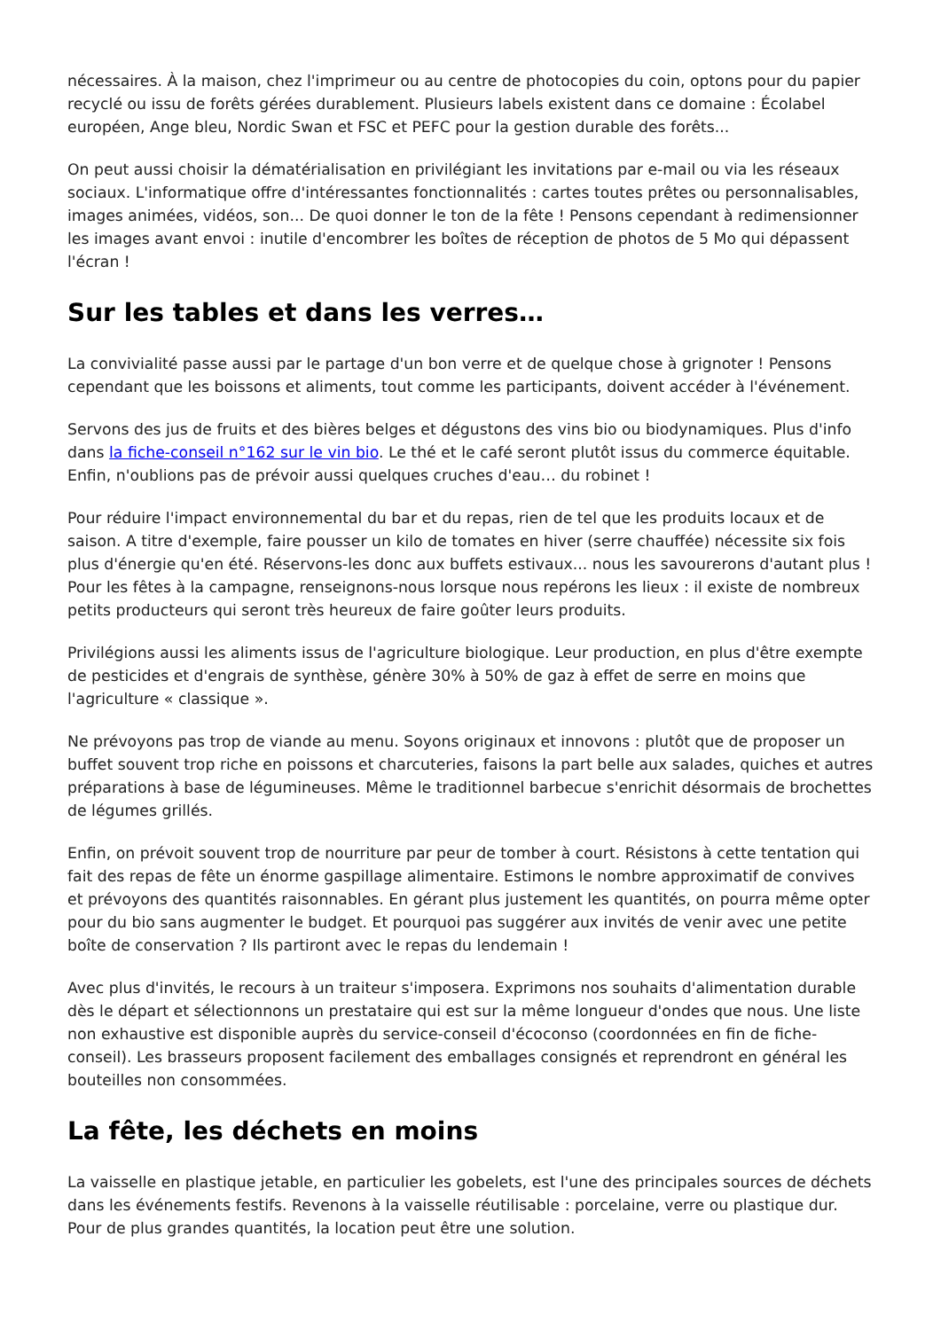nécessaires. À la maison, chez l'imprimeur ou au centre de photocopies du coin, optons pour du papier recyclé ou issu de forêts gérées durablement. Plusieurs labels existent dans ce domaine : Écolabel européen, Ange bleu, Nordic Swan et FSC et PEFC pour la gestion durable des forêts...
On peut aussi choisir la dématérialisation en privilégiant les invitations par e-mail ou via les réseaux sociaux. L'informatique offre d'intéressantes fonctionnalités : cartes toutes prêtes ou personnalisables, images animées, vidéos, son... De quoi donner le ton de la fête ! Pensons cependant à redimensionner les images avant envoi : inutile d'encombrer les boîtes de réception de photos de 5 Mo qui dépassent l'écran !
Sur les tables et dans les verres…
La convivialité passe aussi par le partage d'un bon verre et de quelque chose à grignoter ! Pensons cependant que les boissons et aliments, tout comme les participants, doivent accéder à l'événement.
Servons des jus de fruits et des bières belges et dégustons des vins bio ou biodynamiques. Plus d'info dans la fiche-conseil n°162 sur le vin bio. Le thé et le café seront plutôt issus du commerce équitable. Enfin, n'oublions pas de prévoir aussi quelques cruches d'eau… du robinet !
Pour réduire l'impact environnemental du bar et du repas, rien de tel que les produits locaux et de saison. A titre d'exemple, faire pousser un kilo de tomates en hiver (serre chauffée) nécessite six fois plus d'énergie qu'en été. Réservons-les donc aux buffets estivaux... nous les savourerons d'autant plus ! Pour les fêtes à la campagne, renseignons-nous lorsque nous repérons les lieux : il existe de nombreux petits producteurs qui seront très heureux de faire goûter leurs produits.
Privilégions aussi les aliments issus de l'agriculture biologique. Leur production, en plus d'être exempte de pesticides et d'engrais de synthèse, génère 30% à 50% de gaz à effet de serre en moins que l'agriculture « classique ».
Ne prévoyons pas trop de viande au menu. Soyons originaux et innovons : plutôt que de proposer un buffet souvent trop riche en poissons et charcuteries, faisons la part belle aux salades, quiches et autres préparations à base de légumineuses. Même le traditionnel barbecue s'enrichit désormais de brochettes de légumes grillés.
Enfin, on prévoit souvent trop de nourriture par peur de tomber à court. Résistons à cette tentation qui fait des repas de fête un énorme gaspillage alimentaire. Estimons le nombre approximatif de convives et prévoyons des quantités raisonnables. En gérant plus justement les quantités, on pourra même opter pour du bio sans augmenter le budget. Et pourquoi pas suggérer aux invités de venir avec une petite boîte de conservation ? Ils partiront avec le repas du lendemain !
Avec plus d'invités, le recours à un traiteur s'imposera. Exprimons nos souhaits d'alimentation durable dès le départ et sélectionnons un prestataire qui est sur la même longueur d'ondes que nous. Une liste non exhaustive est disponible auprès du service-conseil d'écoconso (coordonnées en fin de fiche-conseil). Les brasseurs proposent facilement des emballages consignés et reprendront en général les bouteilles non consommées.
La fête, les déchets en moins
La vaisselle en plastique jetable, en particulier les gobelets, est l'une des principales sources de déchets dans les événements festifs. Revenons à la vaisselle réutilisable : porcelaine, verre ou plastique dur. Pour de plus grandes quantités, la location peut être une solution.